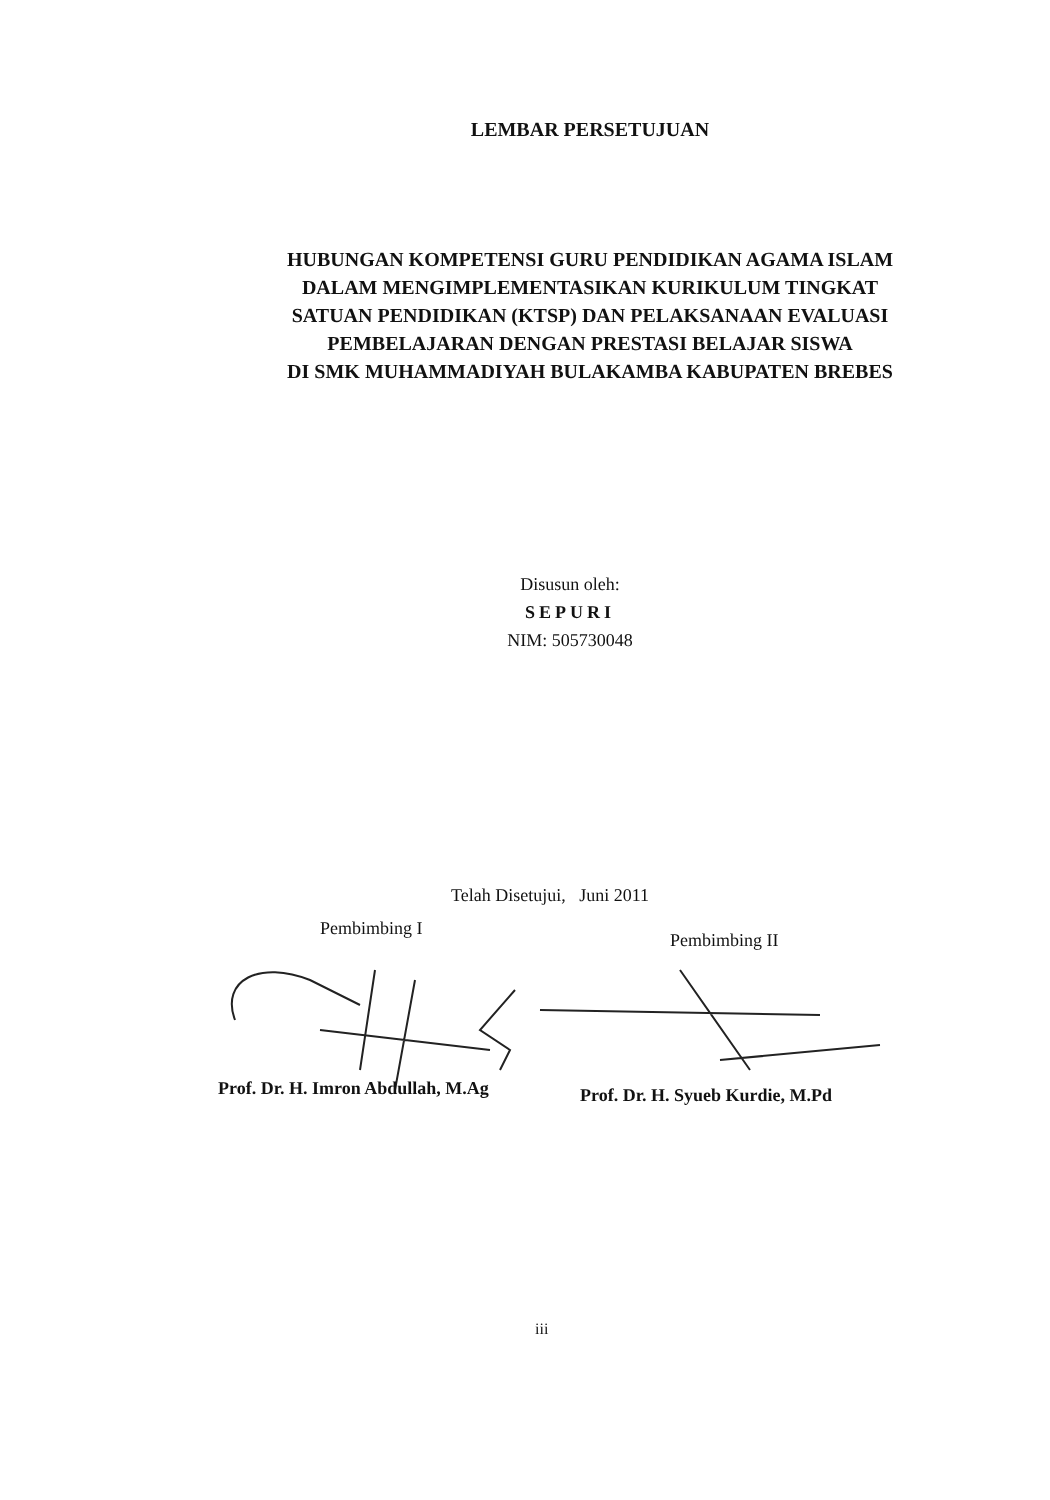LEMBAR PERSETUJUAN
HUBUNGAN KOMPETENSI GURU PENDIDIKAN AGAMA ISLAM
DALAM MENGIMPLEMENTASIKAN KURIKULUM TINGKAT
SATUAN PENDIDIKAN (KTSP) DAN PELAKSANAAN EVALUASI
PEMBELAJARAN DENGAN PRESTASI BELAJAR SISWA
DI SMK MUHAMMADIYAH BULAKAMBA KABUPATEN BREBES
Disusun oleh:
SEPURI
NIM: 505730048
Telah Disetujui, Juni 2011
Pembimbing I
Pembimbing II
Prof. Dr. H. Imron Abdullah, M.Ag
Prof. Dr. H. Syueb Kurdie, M.Pd
iii